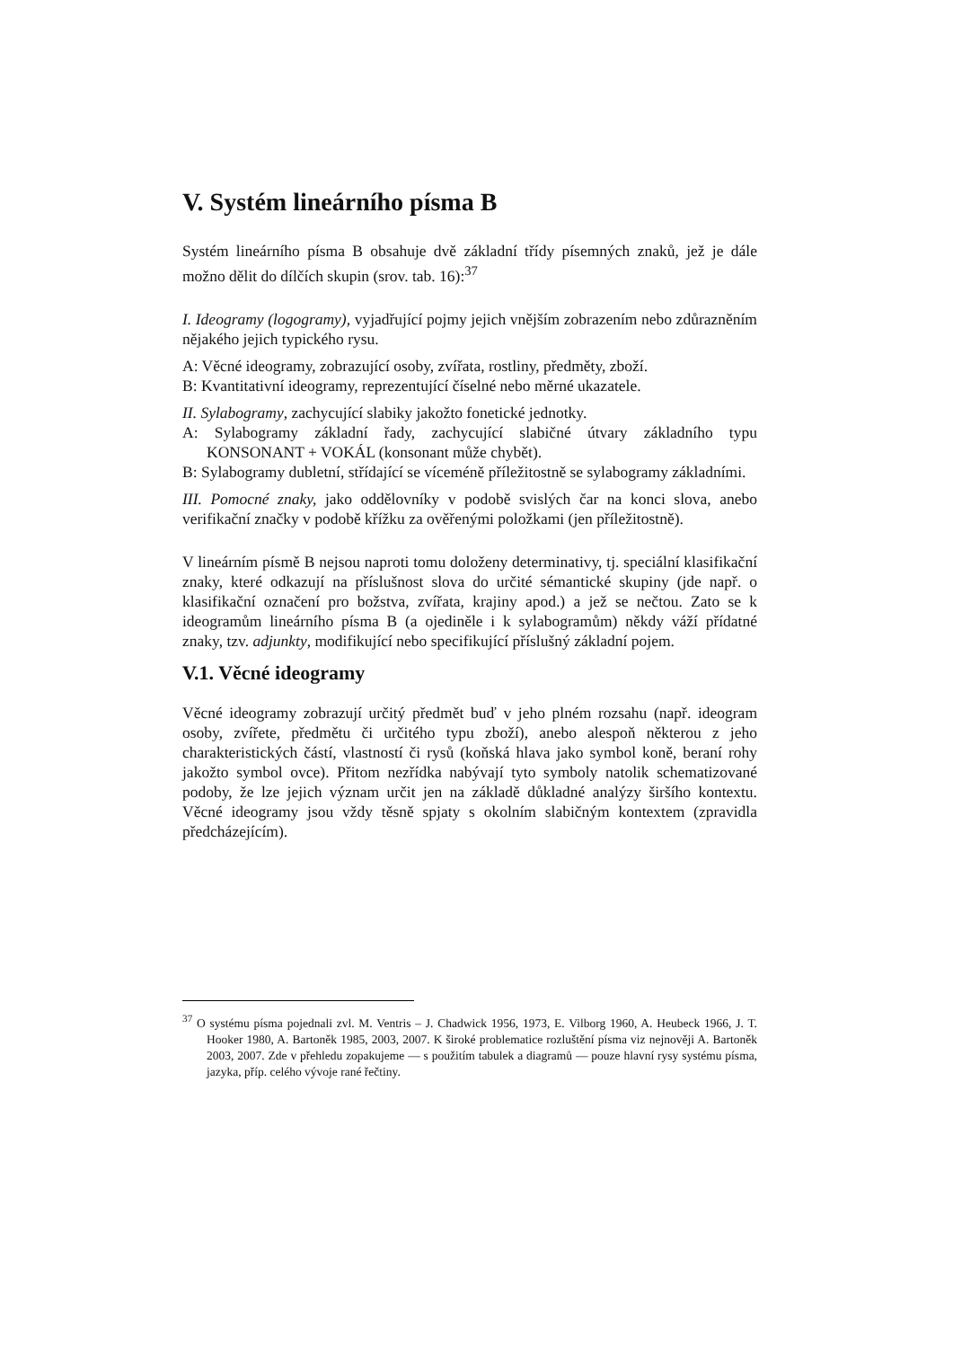V. Systém lineárního písma B
Systém lineárního písma B obsahuje dvě základní třídy písemných znaků, jež je dále možno dělit do dílčích skupin (srov. tab. 16):<sup>37</sup>
I. Ideogramy (logogramy), vyjadřující pojmy jejich vnějším zobrazením nebo zdůrazněním nějakého jejich typického rysu.
A: Věcné ideogramy, zobrazující osoby, zvířata, rostliny, předměty, zboží.
B: Kvantitativní ideogramy, reprezentující číselné nebo měrné ukazatele.
II. Sylabogramy, zachycující slabiky jakožto fonetické jednotky.
A: Sylabogramy základní řady, zachycující slabičné útvary základního typu KONSONANT + VOKÁL (konsonant může chybět).
B: Sylabogramy dubletní, střídající se víceméně příležitostně se sylabogramy základními.
III. Pomocné znaky, jako oddělovníky v podobě svislých čar na konci slova, anebo verifikační značky v podobě křížku za ověřenými položkami (jen příležitostně).
V lineárním písmě B nejsou naproti tomu doloženy determinativy, tj. speciální klasifikační znaky, které odkazují na příslušnost slova do určité sémantické skupiny (jde např. o klasifikační označení pro božstva, zvířata, krajiny apod.) a jež se nečtou. Zato se k ideogramům lineárního písma B (a ojediněle i k sylabogramům) někdy váží přídatné znaky, tzv. adjunkty, modifikující nebo specifikující příslušný základní pojem.
V.1. Věcné ideogramy
Věcné ideogramy zobrazují určitý předmět buď v jeho plném rozsahu (např. ideogram osoby, zvířete, předmětu či určitého typu zboží), anebo alespoň některou z jeho charakteristických částí, vlastností či rysů (koňská hlava jako symbol koně, beraní rohy jakožto symbol ovce). Přitom nezřídka nabývají tyto symboly natolik schematizované podoby, že lze jejich význam určit jen na základě důkladné analýzy širšího kontextu. Věcné ideogramy jsou vždy těsně spjaty s okolním slabičným kontextem (zpravidla předcházejícím).
<sup>37</sup> O systému písma pojednali zvl. M. Ventris – J. Chadwick 1956, 1973, E. Vilborg 1960, A. Heubeck 1966, J. T. Hooker 1980, A. Bartoněk 1985, 2003, 2007. K široké problematice rozluštění písma viz nejnověji A. Bartoněk 2003, 2007. Zde v přehledu zopakujeme — s použitím tabulek a diagramů — pouze hlavní rysy systému písma, jazyka, příp. celého vývoje rané řečtiny.